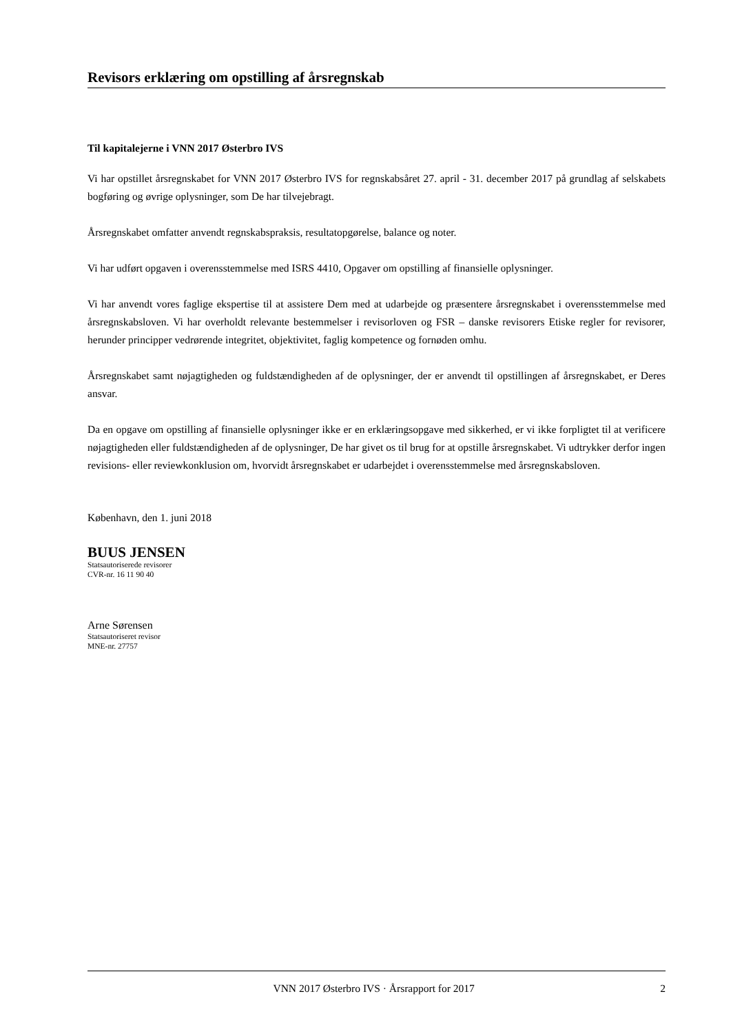Revisors erklæring om opstilling af årsregnskab
Til kapitalejerne i VNN 2017 Østerbro IVS
Vi har opstillet årsregnskabet for VNN 2017 Østerbro IVS for regnskabsåret 27. april - 31. december 2017 på grundlag af selskabets bogføring og øvrige oplysninger, som De har tilvejebragt.
Årsregnskabet omfatter anvendt regnskabspraksis, resultatopgørelse, balance og noter.
Vi har udført opgaven i overensstemmelse med ISRS 4410, Opgaver om opstilling af finansielle oplysninger.
Vi har anvendt vores faglige ekspertise til at assistere Dem med at udarbejde og præsentere årsregnskabet i overensstemmelse med årsregnskabsloven. Vi har overholdt relevante bestemmelser i revisorloven og FSR – danske revisorers Etiske regler for revisorer, herunder principper vedrørende integritet, objektivitet, faglig kompetence og fornøden omhu.
Årsregnskabet samt nøjagtigheden og fuldstændigheden af de oplysninger, der er anvendt til opstillingen af årsregnskabet, er Deres ansvar.
Da en opgave om opstilling af finansielle oplysninger ikke er en erklæringsopgave med sikkerhed, er vi ikke forpligtet til at verificere nøjagtigheden eller fuldstændigheden af de oplysninger, De har givet os til brug for at opstille årsregnskabet. Vi udtrykker derfor ingen revisions- eller reviewkonklusion om, hvorvidt årsregnskabet er udarbejdet i overensstemmelse med årsregnskabsloven.
København, den 1. juni 2018
BUUS JENSEN
Statsautoriserede revisorer
CVR-nr. 16 11 90 40
Arne Sørensen
Statsautoriseret revisor
MNE-nr. 27757
VNN 2017 Østerbro IVS · Årsrapport for 2017 2